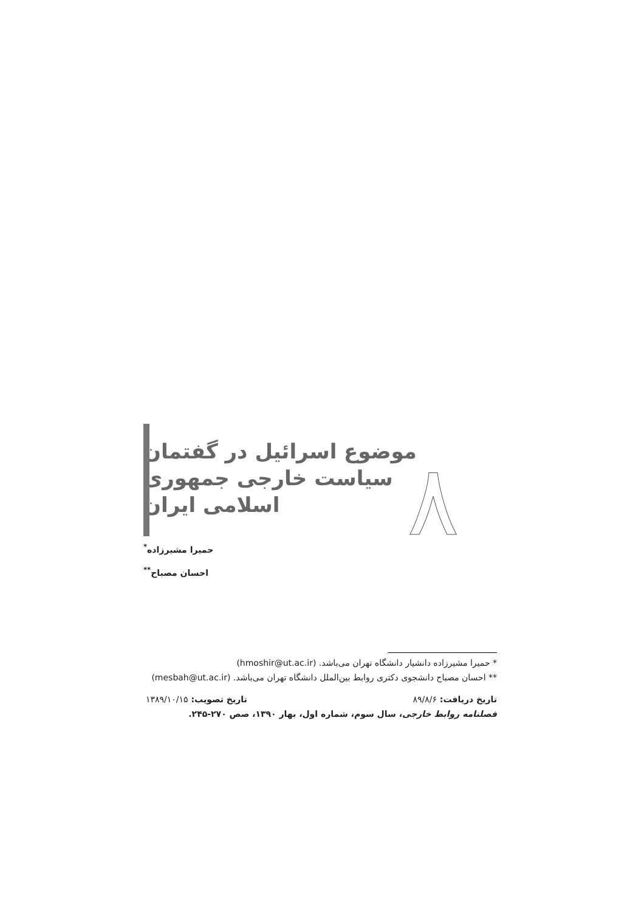موضوع اسرائیل در گفتمان
سیاست خارجی جمهوری
اسلامی ایران
حمیرا مشیرزاده<sup>*</sup>
احسان مصباح<sup>**</sup>
٨
* حمیرا مشیرزاده دانشیار دانشگاه تهران می‌باشد. (hmoshir@ut.ac.ir)
** احسان مصباح دانشجوی دکتری روابط بین‌الملل دانشگاه تهران می‌باشد. (mesbah@ut.ac.ir)
تاریخ دریافت: ۸۹/۸/۶ تاریخ تصویب: ۱۳۸۹/۱۰/۱۵
فصلنامه روابط خارجی، سال سوم، شماره اول، بهار ۱۳۹۰، صص ۲۷۰-۲۴۵.